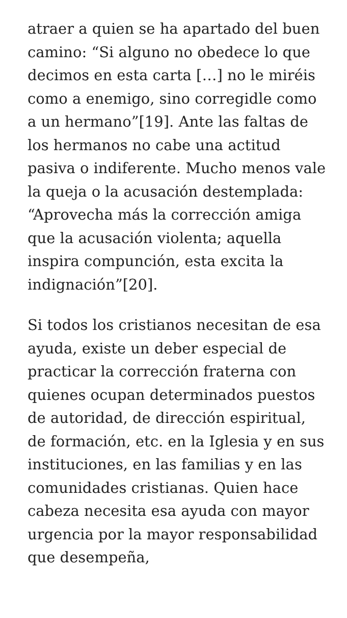atraer a quien se ha apartado del buen camino: “Si alguno no obedece lo que decimos en esta carta […] no le miréis como a enemigo, sino corregidle como a un hermano”[19]. Ante las faltas de los hermanos no cabe una actitud pasiva o indiferente. Mucho menos vale la queja o la acusación destemplada: “Aprovecha más la corrección amiga que la acusación violenta; aquella inspira compunción, esta excita la indignación”[20].
Si todos los cristianos necesitan de esa ayuda, existe un deber especial de practicar la corrección fraterna con quienes ocupan determinados puestos de autoridad, de dirección espiritual, de formación, etc. en la Iglesia y en sus instituciones, en las familias y en las comunidades cristianas. Quien hace cabeza necesita esa ayuda con mayor urgencia por la mayor responsabilidad que desempeña,